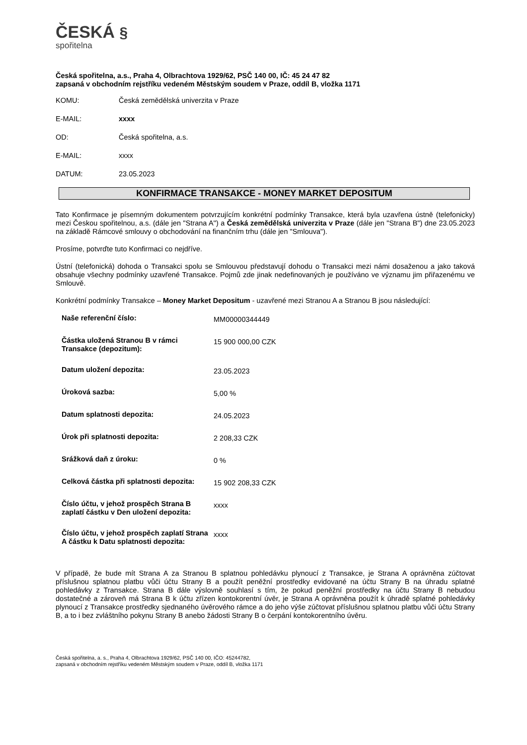ČESKÁ §
spořitelna
Česká spořitelna, a.s., Praha 4, Olbrachtova 1929/62, PSČ 140 00, IČ: 45 24 47 82
zapsaná v obchodním rejstříku vedeném Městským soudem v Praze, oddíl B, vložka 1171
| KOMU: | Česká zemědělská univerzita v Praze |
| E-MAIL: | xxxx |
| OD: | Česká spořitelna, a.s. |
| E-MAIL: | xxxx |
| DATUM: | 23.05.2023 |
KONFIRMACE TRANSAKCE - MONEY MARKET DEPOSITUM
Tato Konfirmace je písemným dokumentem potvrzujícím konkrétní podmínky Transakce, která byla uzavřena ústně (telefonicky) mezi Českou spořitelnou, a.s. (dále jen "Strana A") a Česká zemědělská univerzita v Praze (dále jen "Strana B") dne 23.05.2023 na základě Rámcové smlouvy o obchodování na finančním trhu (dále jen "Smlouva").
Prosíme, potvrďte tuto Konfirmaci co nejdříve.
Ústní (telefonická) dohoda o Transakci spolu se Smlouvou představují dohodu o Transakci mezi námi dosaženou a jako taková obsahuje všechny podmínky uzavřené Transakce. Pojmů zde jinak nedefinovaných je používáno ve významu jim přiřazenému ve Smlouvě.
Konkrétní podmínky Transakce – Money Market Depositum - uzavřené mezi Stranou A a Stranou B jsou následující:
| Naše referenční číslo: | MM00000344449 |
| Částka uložená Stranou B v rámci Transakce (depozitum): | 15 900 000,00 CZK |
| Datum uložení depozita: | 23.05.2023 |
| Úroková sazba: | 5,00 % |
| Datum splatnosti depozita: | 24.05.2023 |
| Úrok při splatnosti depozita: | 2 208,33 CZK |
| Srážková daň z úroku: | 0 % |
| Celková částka při splatnosti depozita: | 15 902 208,33 CZK |
| Číslo účtu, v jehož prospěch Strana B zaplatí částku v Den uložení depozita: | xxxx |
| Číslo účtu, v jehož prospěch zaplatí Strana A částku k Datu splatnosti depozita: | xxxx |
V případě, že bude mít Strana A za Stranou B splatnou pohledávku plynoucí z Transakce, je Strana A oprávněna zúčtovat příslušnou splatnou platbu vůči účtu Strany B a použít peněžní prostředky evidované na účtu Strany B na úhradu splatné pohledávky z Transakce. Strana B dále výslovně souhlasí s tím, že pokud peněžní prostředky na účtu Strany B nebudou dostatečné a zároveň má Strana B k účtu zřízen kontokorentní úvěr, je Strana A oprávněna použít k úhradě splatné pohledávky plynoucí z Transakce prostředky sjednaného úvěrového rámce a do jeho výše zúčtovat příslušnou splatnou platbu vůči účtu Strany B, a to i bez zvláštního pokynu Strany B anebo žádosti Strany B o čerpání kontokorentního úvěru.
Česká spořitelna, a. s., Praha 4, Olbrachtova 1929/62, PSČ 140 00, IČO: 45244782,
zapsaná v obchodním rejstříku vedeném Městským soudem v Praze, oddíl B, vložka 1171